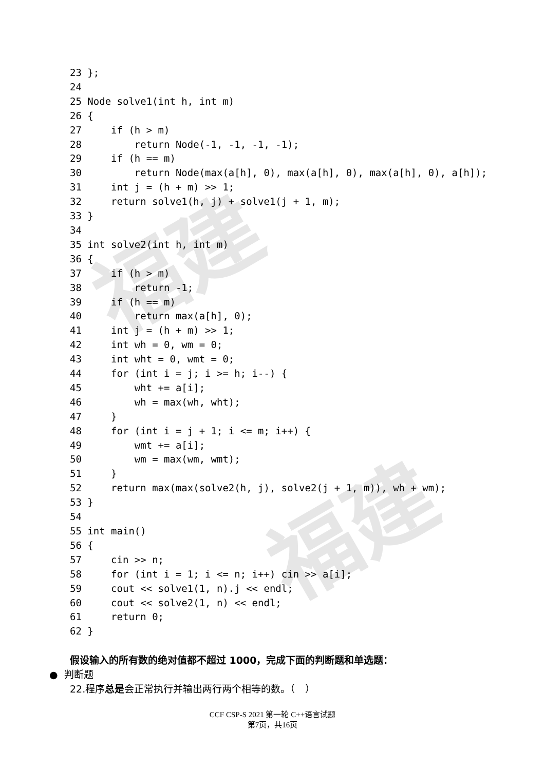福建
福建
23 };
24
25 Node solve1(int h, int m)
26 {
27     if (h > m)
28         return Node(-1, -1, -1, -1);
29     if (h == m)
30         return Node(max(a[h], 0), max(a[h], 0), max(a[h], 0), a[h]);
31     int j = (h + m) >> 1;
32     return solve1(h, j) + solve1(j + 1, m);
33 }
34
35 int solve2(int h, int m)
36 {
37     if (h > m)
38         return -1;
39     if (h == m)
40         return max(a[h], 0);
41     int j = (h + m) >> 1;
42     int wh = 0, wm = 0;
43     int wht = 0, wmt = 0;
44     for (int i = j; i >= h; i--) {
45         wht += a[i];
46         wh = max(wh, wht);
47     }
48     for (int i = j + 1; i <= m; i++) {
49         wmt += a[i];
50         wm = max(wm, wmt);
51     }
52     return max(max(solve2(h, j), solve2(j + 1, m)), wh + wm);
53 }
54
55 int main()
56 {
57     cin >> n;
58     for (int i = 1; i <= n; i++) cin >> a[i];
59     cout << solve1(1, n).j << endl;
60     cout << solve2(1, n) << endl;
61     return 0;
62 }
假设输入的所有数的绝对值都不超过 1000，完成下面的判断题和单选题：
● 判断题
22.程序总是会正常执行并输出两行两个相等的数。（　）
CCF CSP-S 2021 第一轮 C++语言试题
第7页，共16页